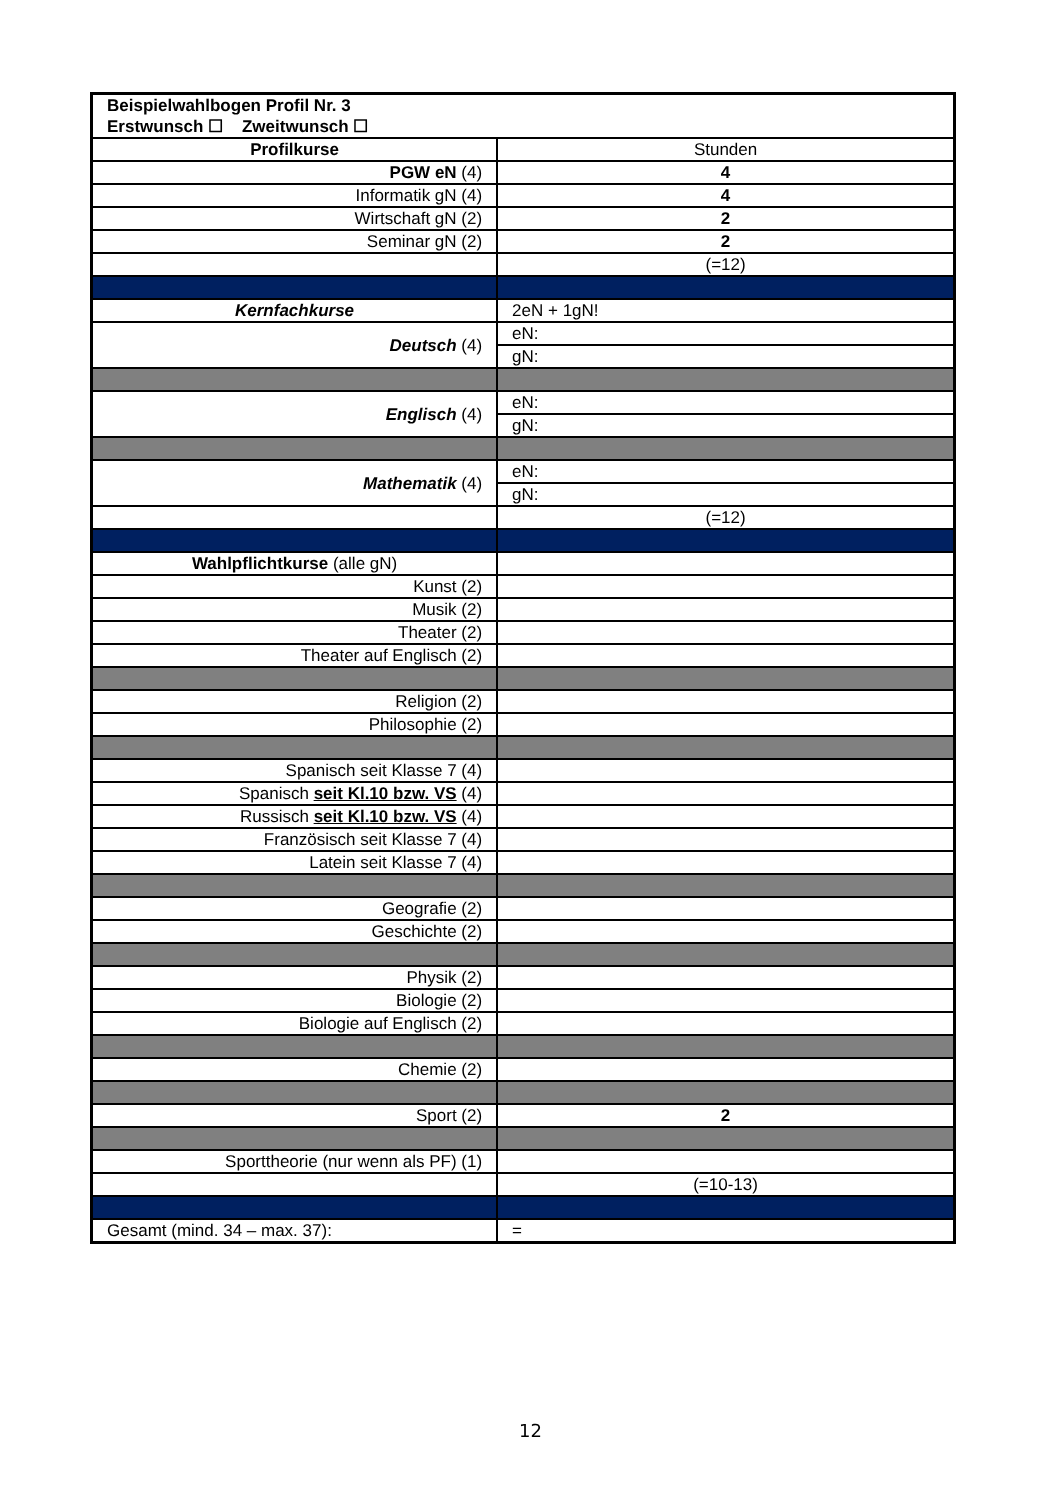| Beispielwahlbogen Profil Nr. 3 | |
| Erstwunsch ☐ Zweitwunsch ☐ | |
| Profilkurse | Stunden |
| PGW eN (4) | 4 |
| Informatik gN (4) | 4 |
| Wirtschaft gN (2) | 2 |
| Seminar gN (2) | 2 |
| | (=12) |
| Kernfachkurse | 2eN + 1gN! |
| Deutsch (4) | eN: |
| | gN: |
| Englisch (4) | eN: |
| | gN: |
| Mathematik (4) | eN: |
| | gN: |
| | (=12) |
| Wahlpflichtkurse (alle gN) | |
| Kunst (2) | |
| Musik (2) | |
| Theater (2) | |
| Theater auf Englisch (2) | |
| Religion (2) | |
| Philosophie (2) | |
| Spanisch seit Klasse 7 (4) | |
| Spanisch seit Kl.10 bzw. VS (4) | |
| Russisch seit Kl.10 bzw. VS (4) | |
| Französisch seit Klasse 7 (4) | |
| Latein seit Klasse 7 (4) | |
| Geografie (2) | |
| Geschichte (2) | |
| Physik (2) | |
| Biologie (2) | |
| Biologie auf Englisch (2) | |
| Chemie (2) | |
| Sport (2) | 2 |
| Sporttheorie (nur wenn als PF) (1) | |
| | (=10-13) |
| Gesamt (mind. 34 – max. 37): | = |
12